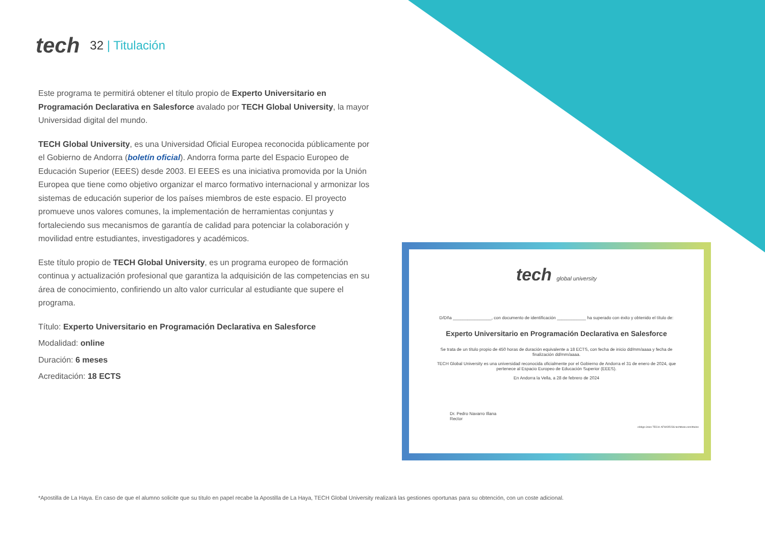tech
32 | Titulación
Este programa te permitirá obtener el título propio de Experto Universitario en Programación Declarativa en Salesforce avalado por TECH Global University, la mayor Universidad digital del mundo.
TECH Global University, es una Universidad Oficial Europea reconocida públicamente por el Gobierno de Andorra (boletín oficial). Andorra forma parte del Espacio Europeo de Educación Superior (EEES) desde 2003. El EEES es una iniciativa promovida por la Unión Europea que tiene como objetivo organizar el marco formativo internacional y armonizar los sistemas de educación superior de los países miembros de este espacio. El proyecto promueve unos valores comunes, la implementación de herramientas conjuntas y fortaleciendo sus mecanismos de garantía de calidad para potenciar la colaboración y movilidad entre estudiantes, investigadores y académicos.
Este título propio de TECH Global University, es un programa europeo de formación continua y actualización profesional que garantiza la adquisición de las competencias en su área de conocimiento, confiriendo un alto valor curricular al estudiante que supere el programa.
Título: Experto Universitario en Programación Declarativa en Salesforce
Modalidad: online
Duración: 6 meses
Acreditación: 18 ECTS
tech global university
D/Dña ________________, con documento de identificación ____________ ha superado con éxito y obtenido el título de:
Experto Universitario en Programación Declarativa en Salesforce
Se trata de un título propio de 450 horas de duración equivalente a 18 ECTS, con fecha de inicio dd/mm/aaaa y fecha de finalización dd/mm/aaaa.
TECH Global University es una universidad reconocida oficialmente por el Gobierno de Andorra el 31 de enero de 2024, que pertenece al Espacio Europeo de Educación Superior (EEES).
En Andorra la Vella, a 28 de febrero de 2024
Dr. Pedro Navarro Illana
Rector
código único TECH: AFWOR23S techtitute.com/titulos
*Apostilla de La Haya. En caso de que el alumno solicite que su título en papel recabe la Apostilla de La Haya, TECH Global University realizará las gestiones oportunas para su obtención, con un coste adicional.